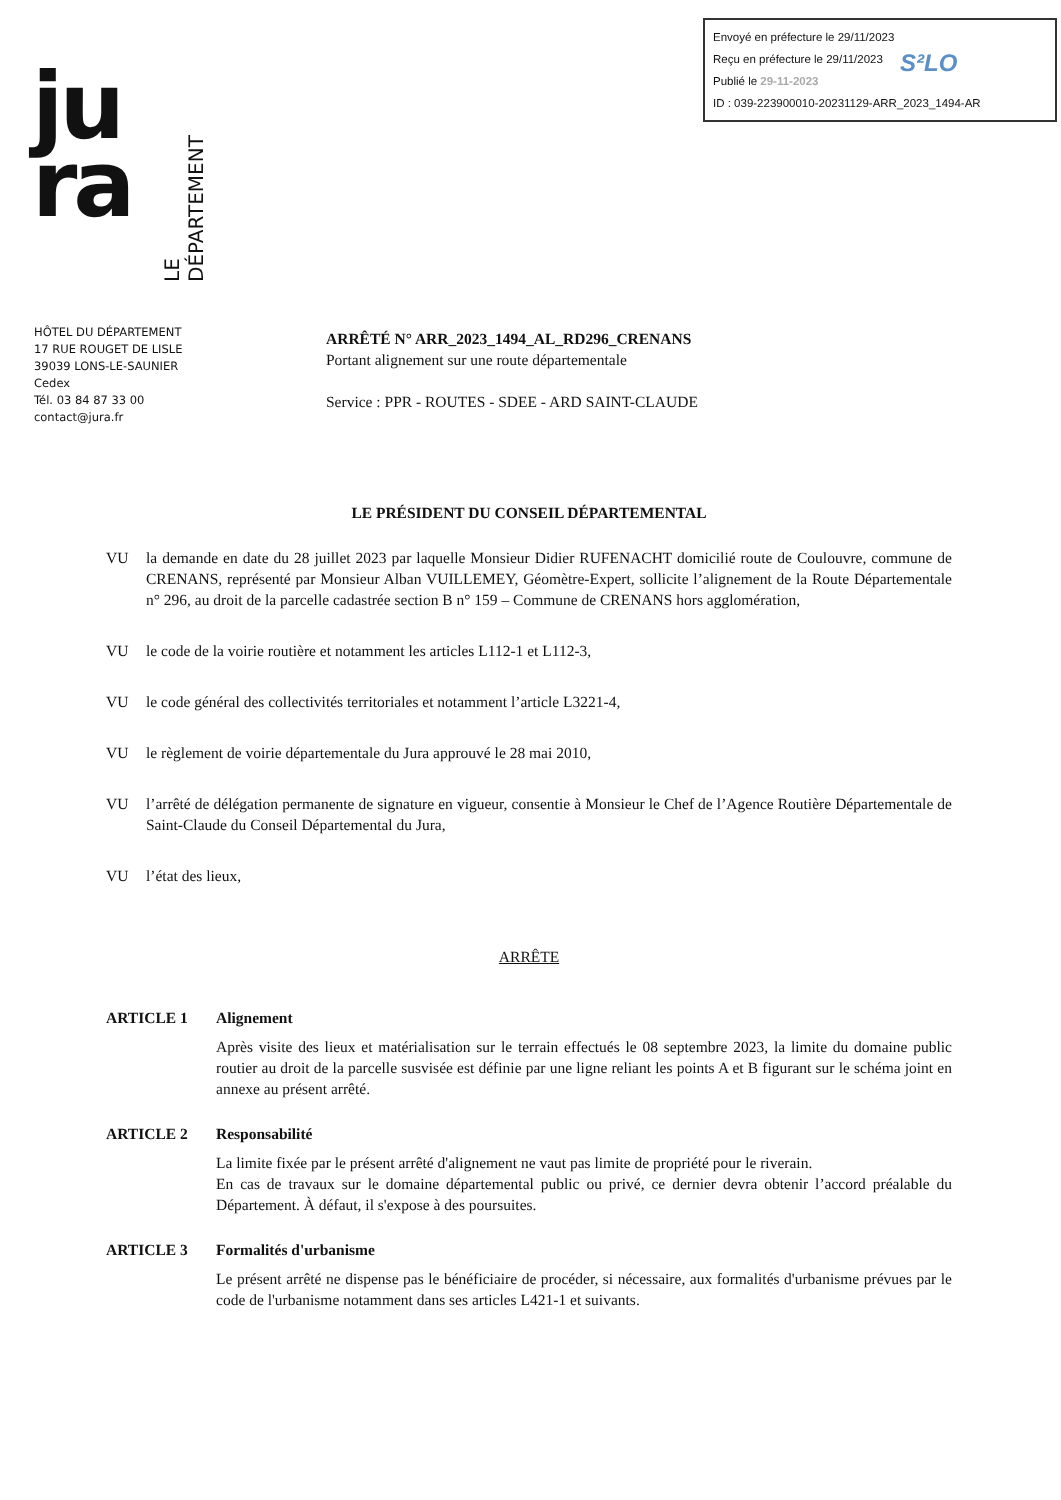Envoyé en préfecture le 29/11/2023
Reçu en préfecture le 29/11/2023
Publié le 29-11-2023
ID : 039-223900010-20231129-ARR_2023_1494-AR
S²LO
ju
ra
LE DÉPARTEMENT
HÔTEL DU DÉPARTEMENT
17 RUE ROUGET DE LISLE
39039 LONS-LE-SAUNIER
Cedex
Tél. 03 84 87 33 00
contact@jura.fr
ARRÊTÉ N° ARR_2023_1494_AL_RD296_CRENANS
Portant alignement sur une route départementale
Service : PPR - ROUTES - SDEE - ARD SAINT-CLAUDE
LE PRÉSIDENT DU CONSEIL DÉPARTEMENTAL
VU la demande en date du 28 juillet 2023 par laquelle Monsieur Didier RUFENACHT domicilié route de Coulouvre, commune de CRENANS, représenté par Monsieur Alban VUILLEMEY, Géomètre-Expert, sollicite l’alignement de la Route Départementale n° 296, au droit de la parcelle cadastrée section B n° 159 – Commune de CRENANS hors agglomération,
VU le code de la voirie routière et notamment les articles L112-1 et L112-3,
VU le code général des collectivités territoriales et notamment l’article L3221-4,
VU le règlement de voirie départementale du Jura approuvé le 28 mai 2010,
VU l’arrêté de délégation permanente de signature en vigueur, consentie à Monsieur le Chef de l’Agence Routière Départementale de Saint-Claude du Conseil Départemental du Jura,
VU l’état des lieux,
ARRÊTE
ARTICLE 1 Alignement
Après visite des lieux et matérialisation sur le terrain effectués le 08 septembre 2023, la limite du domaine public routier au droit de la parcelle susvisée est définie par une ligne reliant les points A et B figurant sur le schéma joint en annexe au présent arrêté.
ARTICLE 2 Responsabilité
La limite fixée par le présent arrêté d'alignement ne vaut pas limite de propriété pour le riverain.
En cas de travaux sur le domaine départemental public ou privé, ce dernier devra obtenir l’accord préalable du Département. À défaut, il s'expose à des poursuites.
ARTICLE 3 Formalités d'urbanisme
Le présent arrêté ne dispense pas le bénéficiaire de procéder, si nécessaire, aux formalités d'urbanisme prévues par le code de l'urbanisme notamment dans ses articles L421-1 et suivants.